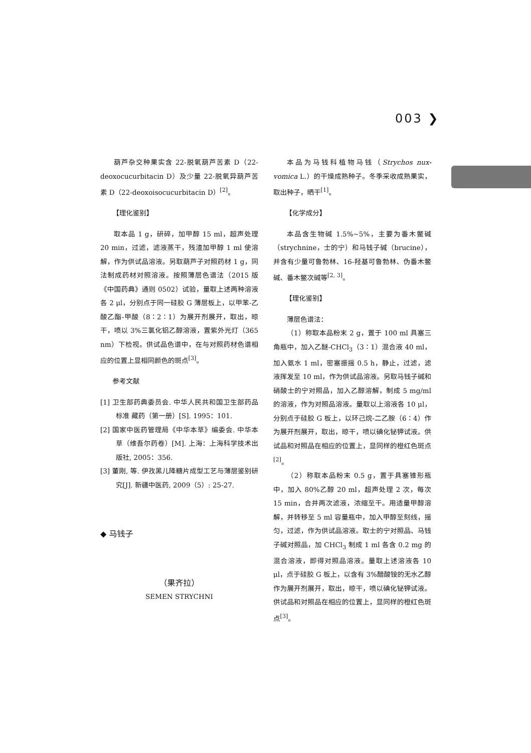003 ❯
葫芦杂交种果实含 22-脱氧葫芦苦素 D（22-deoxocucurbitacin D）及少量 22-脱氧异葫芦苦素 D（22-deoxoisocucurbitacin D）<sup>[2]</sup>。
【理化鉴别】
取本品 1 g，研碎，加甲醇 15 ml，超声处理 20 min，过滤，滤液蒸干，残渣加甲醇 1 ml 使溶解，作为供试品溶液。另取葫芦子对照药材 1 g，同法制成药材对照溶液。按照薄层色谱法（2015 版《中国药典》通则 0502）试验，量取上述两种溶液各 2 μl，分别点于同一硅胶 G 薄层板上，以甲苯-乙酸乙酯-甲酸（8∶2∶1）为展开剂展开，取出，晾干，喷以 3%三氯化铝乙醇溶液，置紫外光灯（365 nm）下检视。供试品色谱中，在与对照药材色谱相应的位置上显相同颜色的斑点<sup>[3]</sup>。
参考文献
[1] 卫生部药典委员会. 中华人民共和国卫生部药品标准 藏药（第一册）[S]. 1995：101.
[2] 国家中医药管理局《中华本草》编委会. 中华本草（维吾尔药卷）[M]. 上海：上海科学技术出版社, 2005：356.
[3] 董刚, 等. 伊孜黑儿降糖片成型工艺与薄层鉴别研究[J]. 新疆中医药, 2009（5）: 25-27.
◆ 马钱子
（果齐拉）
SEMEN STRYCHNI
本品为马钱科植物马钱（Strychos nux-vomica L.）的干燥成熟种子。冬季采收成熟果实，取出种子，晒干<sup>[1]</sup>。
【化学成分】
本品含生物碱 1.5%~5%，主要为番木鳖碱（strychnine，士的宁）和马钱子碱（brucine），并含有少量可鲁勃林、16-羟基可鲁勃林、伪番木鳖碱、番木鳖次碱等<sup>[2, 3]</sup>。
【理化鉴别】
薄层色谱法：
（1）称取本品粉末 2 g，置于 100 ml 具塞三角瓶中，加入乙醚-CHCl<sub>3</sub>（3∶1）混合液 40 ml，加入氨水 1 ml，密塞振摇 0.5 h，静止，过滤，滤液挥发至 10 ml，作为供试品溶液。另取马钱子碱和硝酸士的宁对照品，加入乙醇溶解，制成 5 mg/ml 的溶液，作为对照品溶液。量取以上溶液各 10 μl，分别点于硅胶 G 板上，以环己烷-二乙胺（6∶4）作为展开剂展开，取出，晾干，喷以碘化铋钾试液。供试品和对照品在相应的位置上，显同样的橙红色斑点<sup>[2]</sup>。
（2）称取本品粉末 0.5 g，置于具塞锥形瓶中，加入 80%乙醇 20 ml，超声处理 2 次，每次 15 min，合并两次滤液，浓缩至干。用适量甲醇溶解，并转移至 5 ml 容量瓶中，加入甲醇至刻线，摇匀，过滤，作为供试品溶液。取士的宁对照品、马钱子碱对照品，加 CHCl<sub>3</sub> 制成 1 ml 各含 0.2 mg 的混合溶液，即得对照品溶液。量取上述溶液各 10 μl，点于硅胶 G 板上，以含有 3%醋酸铵的无水乙醇作为展开剂展开，取出，晾干，喷以碘化铋钾试液。供试品和对照品在相应的位置上，显同样的橙红色斑点<sup>[3]</sup>。